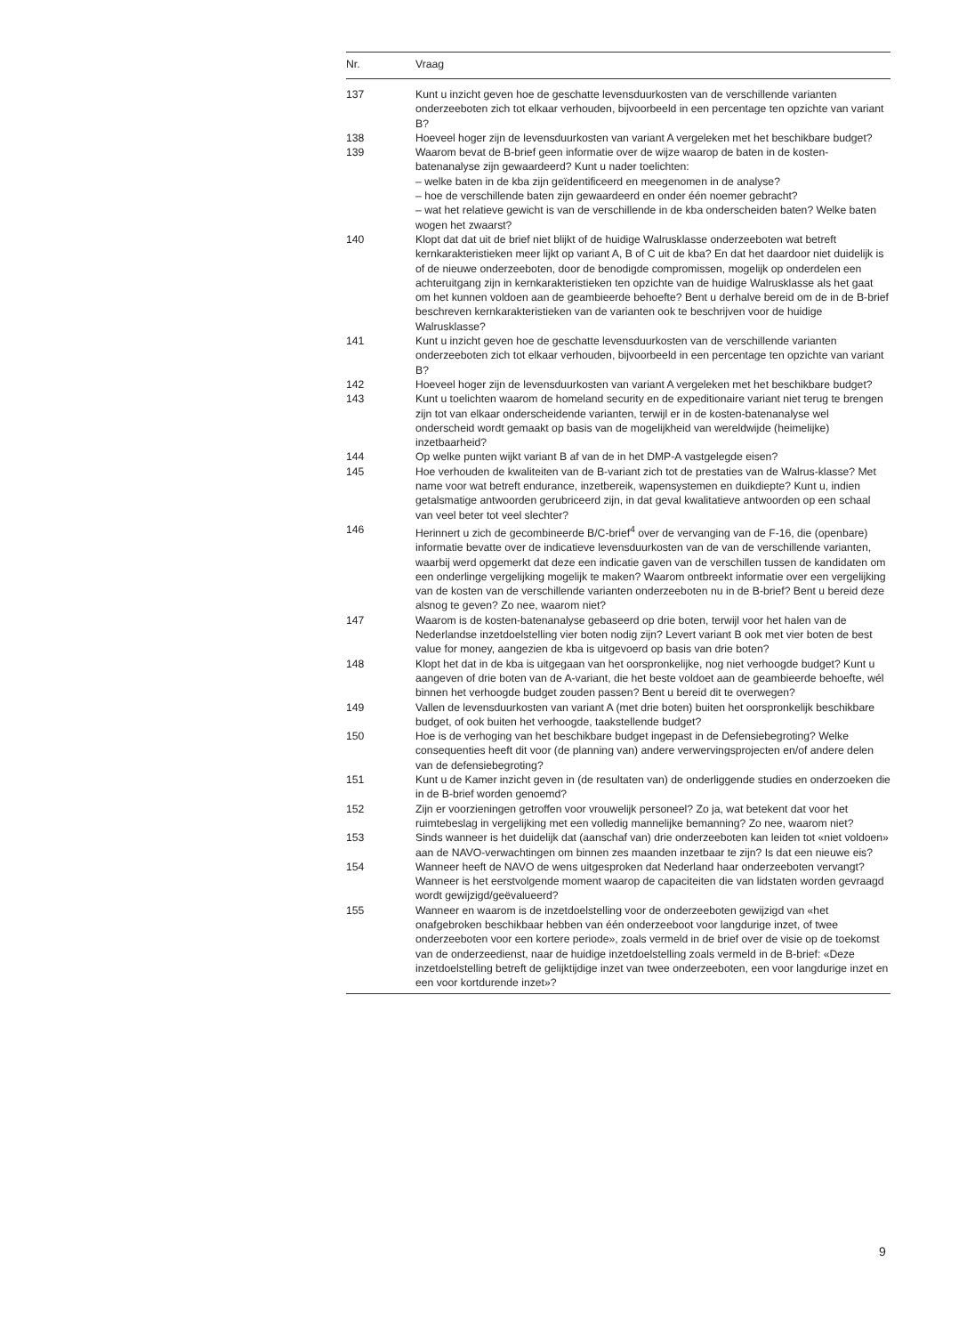| Nr. | Vraag |
| --- | --- |
| 137 | Kunt u inzicht geven hoe de geschatte levensduurkosten van de verschillende varianten onderzeeboten zich tot elkaar verhouden, bijvoorbeeld in een percentage ten opzichte van variant B? |
| 138 | Hoeveel hoger zijn de levensduurkosten van variant A vergeleken met het beschikbare budget? |
| 139 | Waarom bevat de B-brief geen informatie over de wijze waarop de baten in de kosten-batenanalyse zijn gewaardeerd? Kunt u nader toelichten: – welke baten in de kba zijn geïdentificeerd en meegenomen in de analyse? – hoe de verschillende baten zijn gewaardeerd en onder één noemer gebracht? – wat het relatieve gewicht is van de verschillende in de kba onderscheiden baten? Welke baten wogen het zwaarst? |
| 140 | Klopt dat dat uit de brief niet blijkt of de huidige Walrusklasse onderzeeboten wat betreft kernkarakteristieken meer lijkt op variant A, B of C uit de kba? En dat het daardoor niet duidelijk is of de nieuwe onderzeeboten, door de benodigde compromissen, mogelijk op onderdelen een achteruitgang zijn in kernkarakteristieken ten opzichte van de huidige Walrusklasse als het gaat om het kunnen voldoen aan de geambieerde behoefte? Bent u derhalve bereid om de in de B-brief beschreven kernkarakteristieken van de varianten ook te beschrijven voor de huidige Walrusklasse? |
| 141 | Kunt u inzicht geven hoe de geschatte levensduurkosten van de verschillende varianten onderzeeboten zich tot elkaar verhouden, bijvoorbeeld in een percentage ten opzichte van variant B? |
| 142 | Hoeveel hoger zijn de levensduurkosten van variant A vergeleken met het beschikbare budget? |
| 143 | Kunt u toelichten waarom de homeland security en de expeditionaire variant niet terug te brengen zijn tot van elkaar onderscheidende varianten, terwijl er in de kosten-batenanalyse wel onderscheid wordt gemaakt op basis van de mogelijkheid van wereldwijde (heimelijke) inzetbaarheid? |
| 144 | Op welke punten wijkt variant B af van de in het DMP-A vastgelegde eisen? |
| 145 | Hoe verhouden de kwaliteiten van de B-variant zich tot de prestaties van de Walrus-klasse? Met name voor wat betreft endurance, inzetbereik, wapensystemen en duikdiepte? Kunt u, indien getalsmatige antwoorden gerubriceerd zijn, in dat geval kwalitatieve antwoorden op een schaal van veel beter tot veel slechter? |
| 146 | Herinnert u zich de gecombineerde B/C-brief<sup>4</sup> over de vervanging van de F-16, die (openbare) informatie bevatte over de indicatieve levensduurkosten van de van de verschillende varianten, waarbij werd opgemerkt dat deze een indicatie gaven van de verschillen tussen de kandidaten om een onderlinge vergelijking mogelijk te maken? Waarom ontbreekt informatie over een vergelijking van de kosten van de verschillende varianten onderzeeboten nu in de B-brief? Bent u bereid deze alsnog te geven? Zo nee, waarom niet? |
| 147 | Waarom is de kosten-batenanalyse gebaseerd op drie boten, terwijl voor het halen van de Nederlandse inzetdoelstelling vier boten nodig zijn? Levert variant B ook met vier boten de best value for money, aangezien de kba is uitgevoerd op basis van drie boten? |
| 148 | Klopt het dat in de kba is uitgegaan van het oorspronkelijke, nog niet verhoogde budget? Kunt u aangeven of drie boten van de A-variant, die het beste voldoet aan de geambieerde behoefte, wél binnen het verhoogde budget zouden passen? Bent u bereid dit te overwegen? |
| 149 | Vallen de levensduurkosten van variant A (met drie boten) buiten het oorspronkelijk beschikbare budget, of ook buiten het verhoogde, taakstellende budget? |
| 150 | Hoe is de verhoging van het beschikbare budget ingepast in de Defensiebegroting? Welke consequenties heeft dit voor (de planning van) andere verwervingsprojecten en/of andere delen van de defensiebegroting? |
| 151 | Kunt u de Kamer inzicht geven in (de resultaten van) de onderliggende studies en onderzoeken die in de B-brief worden genoemd? |
| 152 | Zijn er voorzieningen getroffen voor vrouwelijk personeel? Zo ja, wat betekent dat voor het ruimtebeslag in vergelijking met een volledig mannelijke bemanning? Zo nee, waarom niet? |
| 153 | Sinds wanneer is het duidelijk dat (aanschaf van) drie onderzeeboten kan leiden tot «niet voldoen» aan de NAVO-verwachtingen om binnen zes maanden inzetbaar te zijn? Is dat een nieuwe eis? |
| 154 | Wanneer heeft de NAVO de wens uitgesproken dat Nederland haar onderzeeboten vervangt? Wanneer is het eerstvolgende moment waarop de capaciteiten die van lidstaten worden gevraagd wordt gewijzigd/geëvalueerd? |
| 155 | Wanneer en waarom is de inzetdoelstelling voor de onderzeeboten gewijzigd van «het onafgebroken beschikbaar hebben van één onderzeeboot voor langdurige inzet, of twee onderzeeboten voor een kortere periode», zoals vermeld in de brief over de visie op de toekomst van de onderzeedienst, naar de huidige inzetdoelstelling zoals vermeld in de B-brief: «Deze inzetdoelstelling betreft de gelijktijdige inzet van twee onderzeeboten, een voor langdurige inzet en een voor kortdurende inzet»? |
9